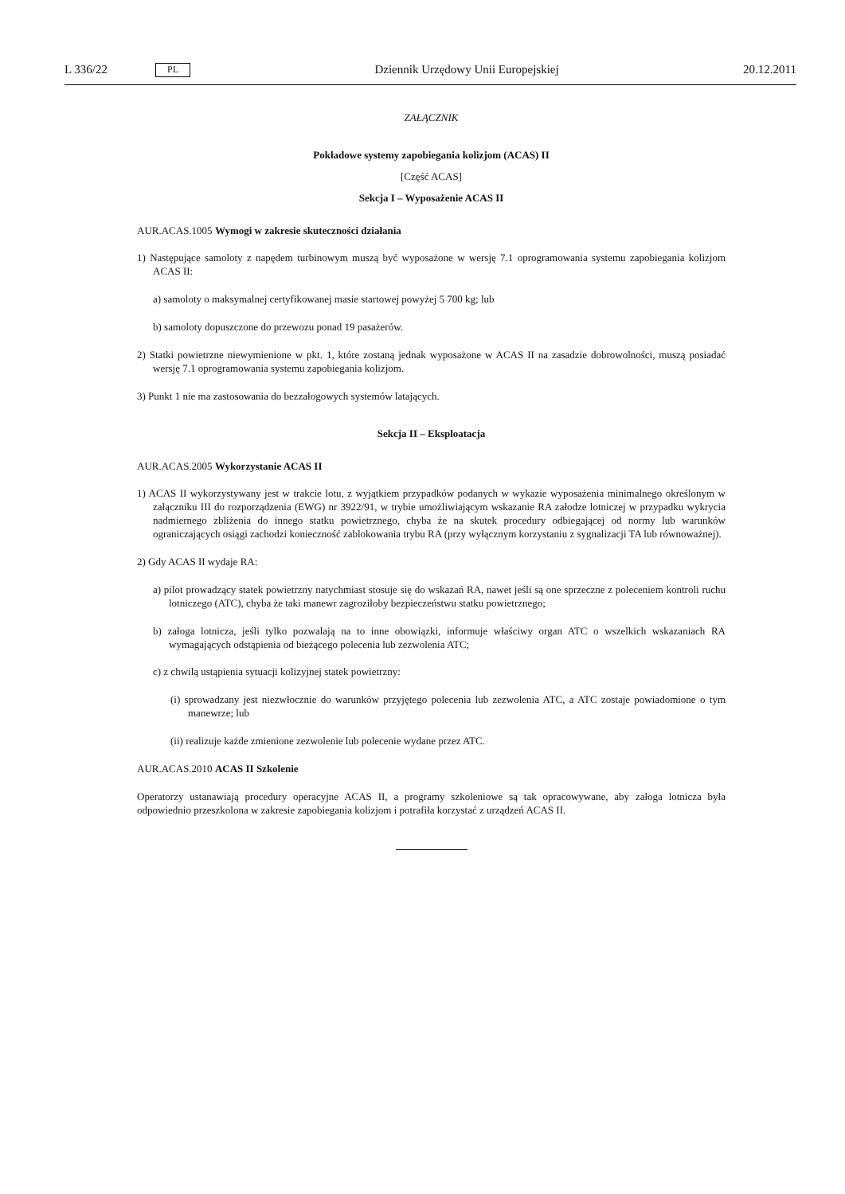L 336/22 PL
Dziennik Urzędowy Unii Europejskiej 20.12.2011
ZAŁĄCZNIK
Pokładowe systemy zapobiegania kolizjom (ACAS) II
[Część ACAS]
Sekcja I – Wyposażenie ACAS II
AUR.ACAS.1005 Wymogi w zakresie skuteczności działania
1) Następujące samoloty z napędem turbinowym muszą być wyposażone w wersję 7.1 oprogramowania systemu zapobiegania kolizjom ACAS II:
a) samoloty o maksymalnej certyfikowanej masie startowej powyżej 5 700 kg; lub
b) samoloty dopuszczone do przewozu ponad 19 pasażerów.
2) Statki powietrzne niewymienione w pkt. 1, które zostaną jednak wyposażone w ACAS II na zasadzie dobrowolności, muszą posiadać wersję 7.1 oprogramowania systemu zapobiegania kolizjom.
3) Punkt 1 nie ma zastosowania do bezzałogowych systemów latających.
Sekcja II – Eksploatacja
AUR.ACAS.2005 Wykorzystanie ACAS II
1) ACAS II wykorzystywany jest w trakcie lotu, z wyjątkiem przypadków podanych w wykazie wyposażenia minimalnego określonym w załączniku III do rozporządzenia (EWG) nr 3922/91, w trybie umożliwiającym wskazanie RA załodze lotniczej w przypadku wykrycia nadmiernego zbliżenia do innego statku powietrznego, chyba że na skutek procedury odbiegającej od normy lub warunków ograniczających osiągi zachodzi konieczność zablokowania trybu RA (przy wyłącznym korzystaniu z sygnalizacji TA lub równoważnej).
2) Gdy ACAS II wydaje RA:
a) pilot prowadzący statek powietrzny natychmiast stosuje się do wskazań RA, nawet jeśli są one sprzeczne z poleceniem kontroli ruchu lotniczego (ATC), chyba że taki manewr zagroziłoby bezpieczeństwu statku powietrznego;
b) załoga lotnicza, jeśli tylko pozwalają na to inne obowiązki, informuje właściwy organ ATC o wszelkich wskazaniach RA wymagających odstąpienia od bieżącego polecenia lub zezwolenia ATC;
c) z chwilą ustąpienia sytuacji kolizyjnej statek powietrzny:
(i) sprowadzany jest niezwłocznie do warunków przyjętego polecenia lub zezwolenia ATC, a ATC zostaje powiadomione o tym manewrze; lub
(ii) realizuje każde zmienione zezwolenie lub polecenie wydane przez ATC.
AUR.ACAS.2010 ACAS II Szkolenie
Operatorzy ustanawiają procedury operacyjne ACAS II, a programy szkoleniowe są tak opracowywane, aby załoga lotnicza była odpowiednio przeszkolona w zakresie zapobiegania kolizjom i potrafiła korzystać z urządzeń ACAS II.